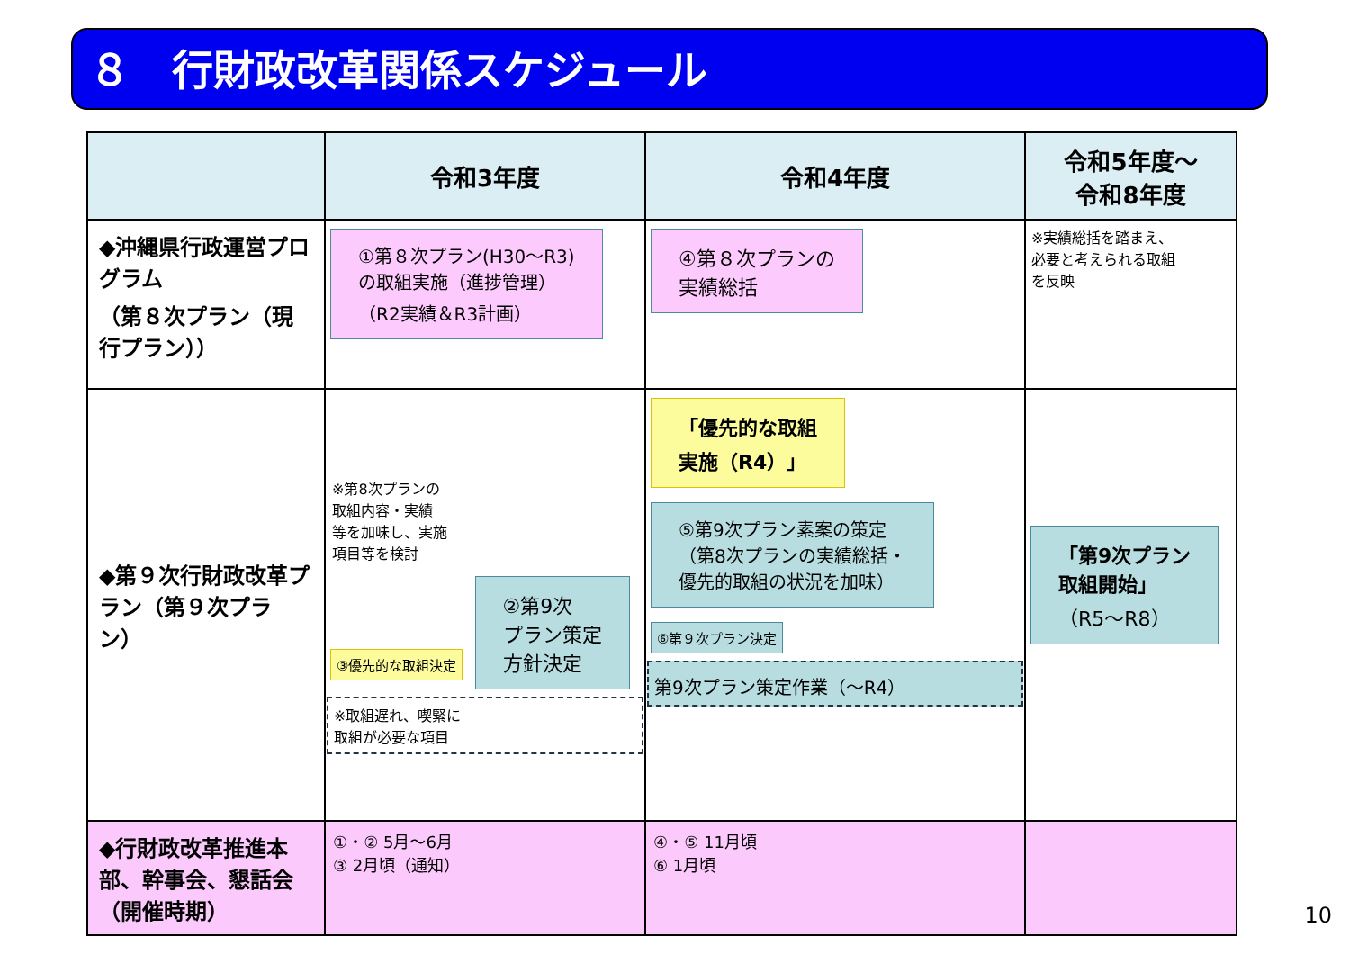８　行財政改革関係スケジュール
| | 令和3年度 | 令和4年度 | 令和5年度～ 令和8年度 |
| --- | --- | --- | --- |
| ◆沖縄県行政運営プログラム （第８次プラン（現行プラン）） | ①第８次プラン(H30～R3) の取組実施（進捗管理） （R2実績＆R3計画） | ④第８次プランの 実績総括 | ※実績総括を踏まえ、 必要と考えられる取組 を反映 |
| ◆第９次行財政改革プラン（第９次プラン） | ※第8次プランの 取組内容・実績 等を加味し、実施 項目等を検討 ③優先的な取組決定 ②第9次 プラン策定 方針決定 ※取組遅れ、喫緊に 取組が必要な項目 | 「優先的な取組 実施（R4）」 ⑤第9次プラン素案の策定 （第8次プランの実績総括・ 優先的取組の状況を加味） ⑥第９次プラン決定 第9次プラン策定作業（～R4） | 「第9次プラン 取組開始」 （R5～R8） |
| ◆行財政改革推進本部、幹事会、懇話会（開催時期） | ①・② 5月～6月 ③ 2月頃（通知） | ④・⑤ 11月頃 ⑥ 1月頃 | |
10